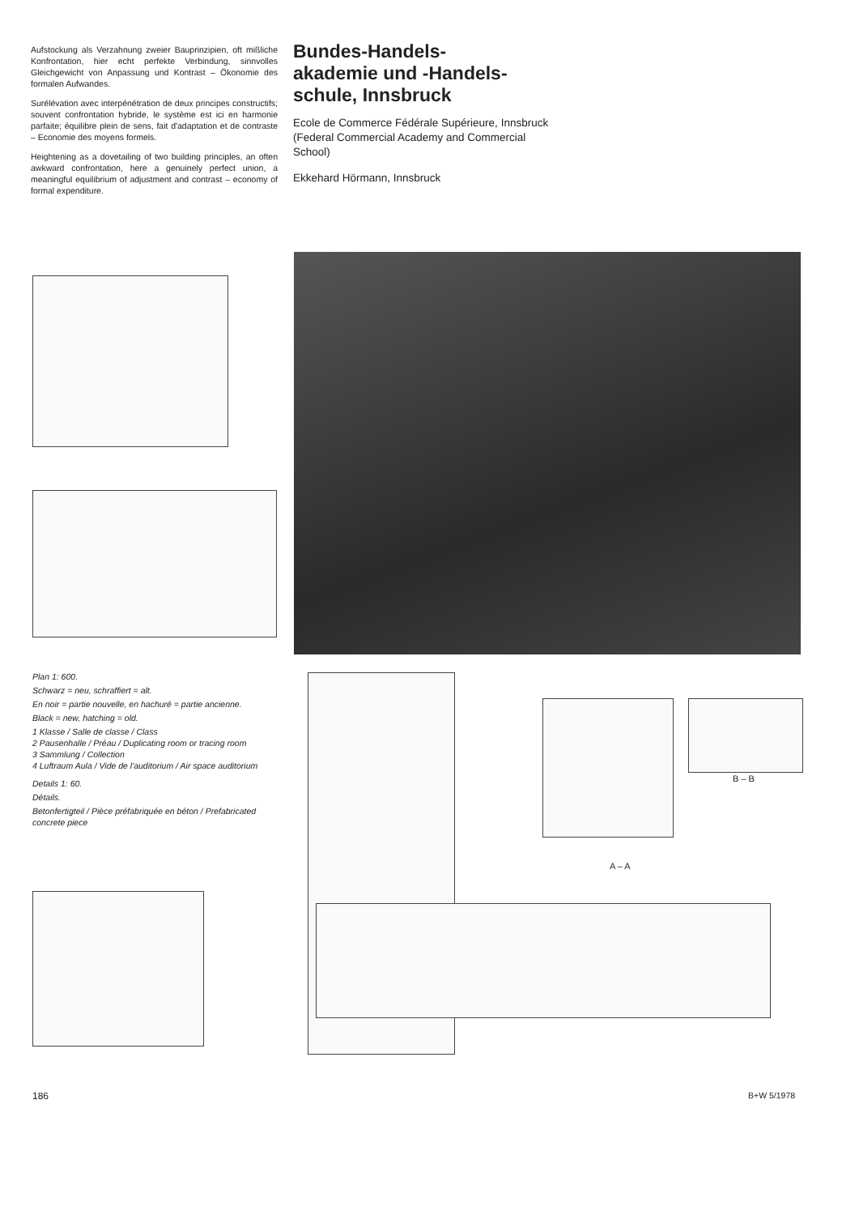Aufstockung als Verzahnung zweier Bauprinzipien, oft mißliche Konfrontation, hier echt perfekte Verbindung, sinnvolles Gleichgewicht von Anpassung und Kontrast – Ökonomie des formalen Aufwandes.
Surélévation avec interpénétration de deux principes constructifs; souvent confrontation hybride, le système est ici en harmonie parfaite; équilibre plein de sens, fait d'adaptation et de contraste – Economie des moyens formels.
Heightening as a dovetailing of two building principles, an often awkward confrontation, here a genuinely perfect union, a meaningful equilibrium of adjustment and contrast – economy of formal expenditure.
Bundes-Handels-
akademie und -Handels-
schule, Innsbruck
Ecole de Commerce Fédérale Supérieure, Innsbruck
(Federal Commercial Academy and Commercial School)
Ekkehard Hörmann, Innsbruck
Plan 1: 600.
Schwarz = neu, schraffiert = alt.
En noir = partie nouvelle, en hachuré = partie ancienne.
Black = new, hatching = old.
1 Klasse / Salle de classe / Class
2 Pausenhalle / Préau / Duplicating room or tracing room
3 Sammlung / Collection
4 Luftraum Aula / Vide de l'auditorium / Air space auditorium
Details 1: 60.
Détails.
Betonfertigteil / Pièce préfabriquée en béton / Prefabricated concrete piece
A – A
B – B
186 B+W 5/1978